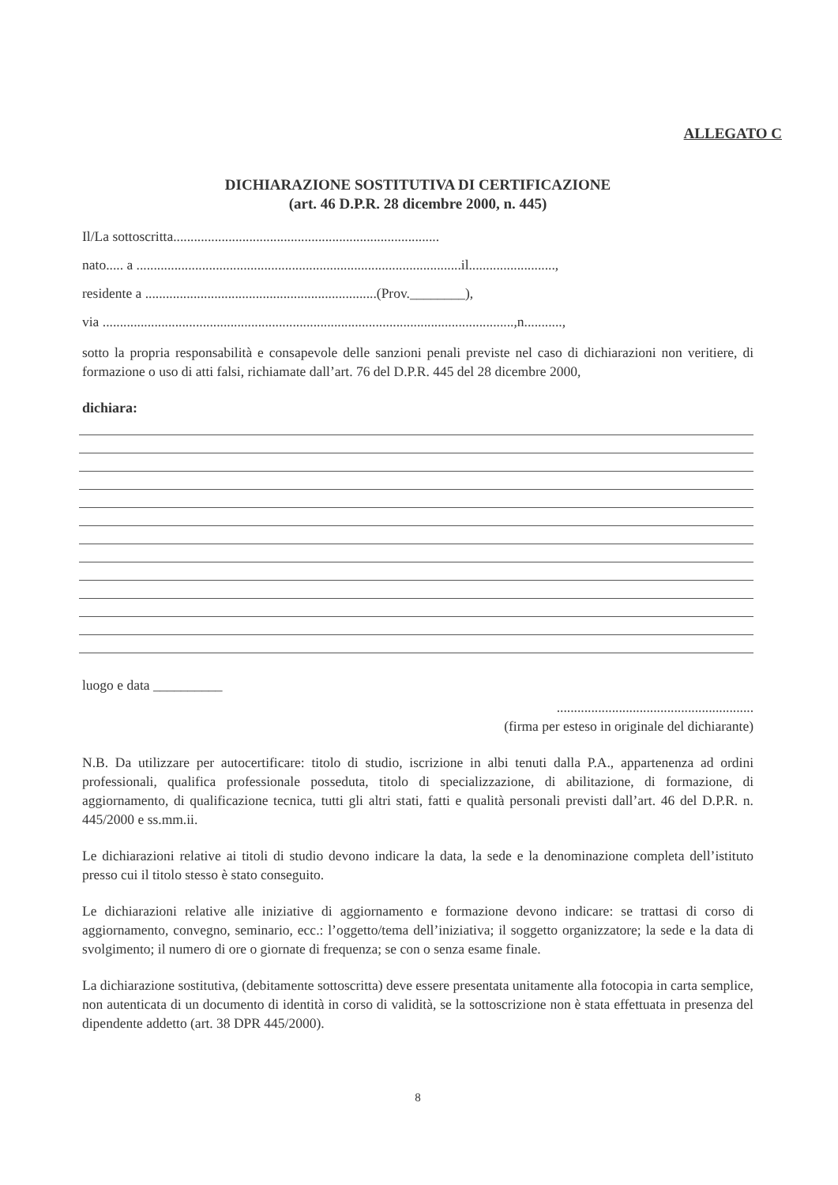ALLEGATO C
DICHIARAZIONE SOSTITUTIVA DI CERTIFICAZIONE
(art. 46 D.P.R. 28 dicembre 2000, n. 445)
Il/La sottoscritta.............................................................................
nato..... a ..............................................................................................il.........................,
residente a ...................................................................(Prov.________),
via .......................................................................................................................,n...........,
sotto la propria responsabilità e consapevole delle sanzioni penali previste nel caso di dichiarazioni non veritiere, di formazione o uso di atti falsi, richiamate dall’art. 76 del D.P.R. 445 del 28 dicembre 2000,
dichiara:
luogo e data __________
.........................................................
(firma per esteso in originale del dichiarante)
N.B. Da utilizzare per autocertificare: titolo di studio, iscrizione in albi tenuti dalla P.A., appartenenza ad ordini professionali, qualifica professionale posseduta, titolo di specializzazione, di abilitazione, di formazione, di aggiornamento, di qualificazione tecnica, tutti gli altri stati, fatti e qualità personali previsti dall’art. 46 del D.P.R. n. 445/2000 e ss.mm.ii.
Le dichiarazioni relative ai titoli di studio devono indicare la data, la sede e la denominazione completa dell’istituto presso cui il titolo stesso è stato conseguito.
Le dichiarazioni relative alle iniziative di aggiornamento e formazione devono indicare: se trattasi di corso di aggiornamento, convegno, seminario, ecc.: l’oggetto/tema dell’iniziativa; il soggetto organizzatore; la sede e la data di svolgimento; il numero di ore o giornate di frequenza; se con o senza esame finale.
La dichiarazione sostitutiva, (debitamente sottoscritta) deve essere presentata unitamente alla fotocopia in carta semplice, non autenticata di un documento di identità in corso di validità, se la sottoscrizione non è stata effettuata in presenza del dipendente addetto (art. 38 DPR 445/2000).
8